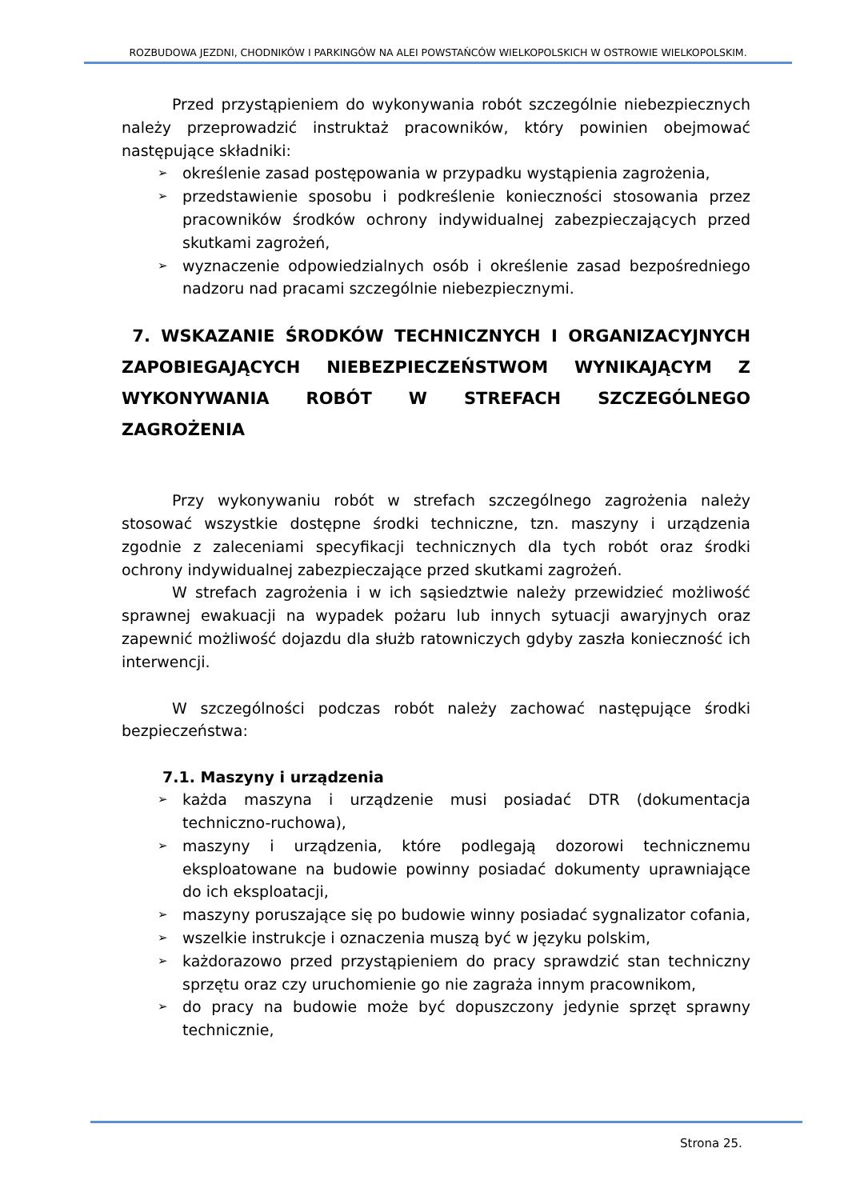ROZBUDOWA JEZDNI, CHODNIKÓW I PARKINGÓW NA ALEI POWSTAŃCÓW WIELKOPOLSKICH W OSTROWIE WIELKOPOLSKIM.
Przed przystąpieniem do wykonywania robót szczególnie niebezpiecznych należy przeprowadzić instruktaż pracowników, który powinien obejmować następujące składniki:
➢ określenie zasad postępowania w przypadku wystąpienia zagrożenia,
➢ przedstawienie sposobu i podkreślenie konieczności stosowania przez pracowników środków ochrony indywidualnej zabezpieczających przed skutkami zagrożeń,
➢ wyznaczenie odpowiedzialnych osób i określenie zasad bezpośredniego nadzoru nad pracami szczególnie niebezpiecznymi.
7. WSKAZANIE ŚRODKÓW TECHNICZNYCH I ORGANIZACYJNYCH ZAPOBIEGAJĄCYCH NIEBEZPIECZEŃSTWOM WYNIKAJĄCYM Z WYKONYWANIA ROBÓT W STREFACH SZCZEGÓLNEGO ZAGROŻENIA
Przy wykonywaniu robót w strefach szczególnego zagrożenia należy stosować wszystkie dostępne środki techniczne, tzn. maszyny i urządzenia zgodnie z zaleceniami specyfikacji technicznych dla tych robót oraz środki ochrony indywidualnej zabezpieczające przed skutkami zagrożeń.
W strefach zagrożenia i w ich sąsiedztwie należy przewidzieć możliwość sprawnej ewakuacji na wypadek pożaru lub innych sytuacji awaryjnych oraz zapewnić możliwość dojazdu dla służb ratowniczych gdyby zaszła konieczność ich interwencji.
W szczególności podczas robót należy zachować następujące środki bezpieczeństwa:
7.1. Maszyny i urządzenia
➢ każda maszyna i urządzenie musi posiadać DTR (dokumentacja techniczno-ruchowa),
➢ maszyny i urządzenia, które podlegają dozorowi technicznemu eksploatowane na budowie powinny posiadać dokumenty uprawniające do ich eksploatacji,
➢ maszyny poruszające się po budowie winny posiadać sygnalizator cofania,
➢ wszelkie instrukcje i oznaczenia muszą być w języku polskim,
➢ każdorazowo przed przystąpieniem do pracy sprawdzić stan techniczny sprzętu oraz czy uruchomienie go nie zagraża innym pracownikom,
➢ do pracy na budowie może być dopuszczony jedynie sprzęt sprawny technicznie,
Strona 25.